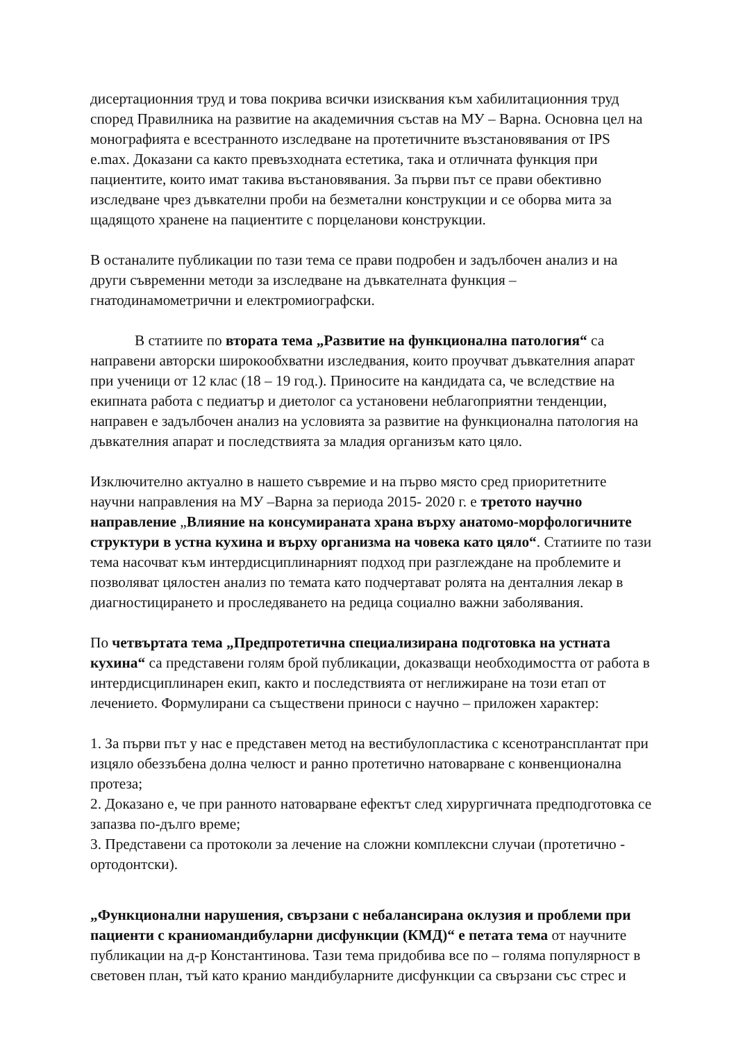дисертационния труд и това покрива всички изисквания към хабилитационния труд според Правилника на развитие на академичния състав на МУ – Варна. Основна цел на монографията е всестранното изследване на протетичните възстановявания от IPS e.max. Доказани са както превъзходната естетика, така и отличната функция при пациентите, които имат такива въстановявания. За първи път се прави обективно изследване чрез дъвкателни проби на безметални конструкции и се оборва мита за щадящото хранене на пациентите с порцеланови конструкции.
В останалите публикации по тази тема се прави подробен и задълбочен анализ и на други съвременни методи за изследване на дъвкателната функция – гнатодинамометрични и електромиографски.
В статиите по втората тема „Развитие на функционална патология“ са направени авторски широкообхватни изследвания, които проучват дъвкателния апарат при ученици от 12 клас (18 – 19 год.). Приносите на кандидата са, че вследствие на екипната работа с педиатър и диетолог са установени неблагоприятни тенденции, направен е задълбочен анализ на условията за развитие на функционална патология на дъвкателния апарат и последствията за младия организъм като цяло.
Изключително актуално в нашето съвремие и на първо място сред приоритетните научни направления на МУ –Варна за периода 2015- 2020 г. е третото научно направление „Влияние на консумираната храна върху анатомо-морфологичните структури в устна кухина и върху организма на човека като цяло“. Статиите по тази тема насочват към интердисциплинарният подход при разглеждане на проблемите и позволяват цялостен анализ по темата като подчертават ролята на денталния лекар в диагностицирането и проследяването на редица социално важни заболявания.
По четвъртата тема „Предпротетична специализирана подготовка на устната кухина“ са представени голям брой публикации, доказващи необходимостта от работа в интердисциплинарен екип, както и последствията от неглижиране на този етап от лечението. Формулирани са съществени приноси с научно – приложен характер:
1. За първи път у нас е представен метод на вестибулопластика с ксенотрансплантат при изцяло обеззъбена долна челюст и ранно протетично натоварване с конвенционална протеза;
2. Доказано е, че при ранното натоварване ефектът след хирургичната предподготовка се запазва по-дълго време;
3. Представени са протоколи за лечение на сложни комплексни случаи (протетично - ортодонтски).
„Функционални нарушения, свързани с небалансирана оклузия и проблеми при пациенти с краниомандибуларни дисфункции (КМД)“ е петата тема от научните публикации на д-р Константинова. Тази тема придобива все по – голяма популярност в световен план, тъй като кранио мандибуларните дисфункции са свързани със стрес и